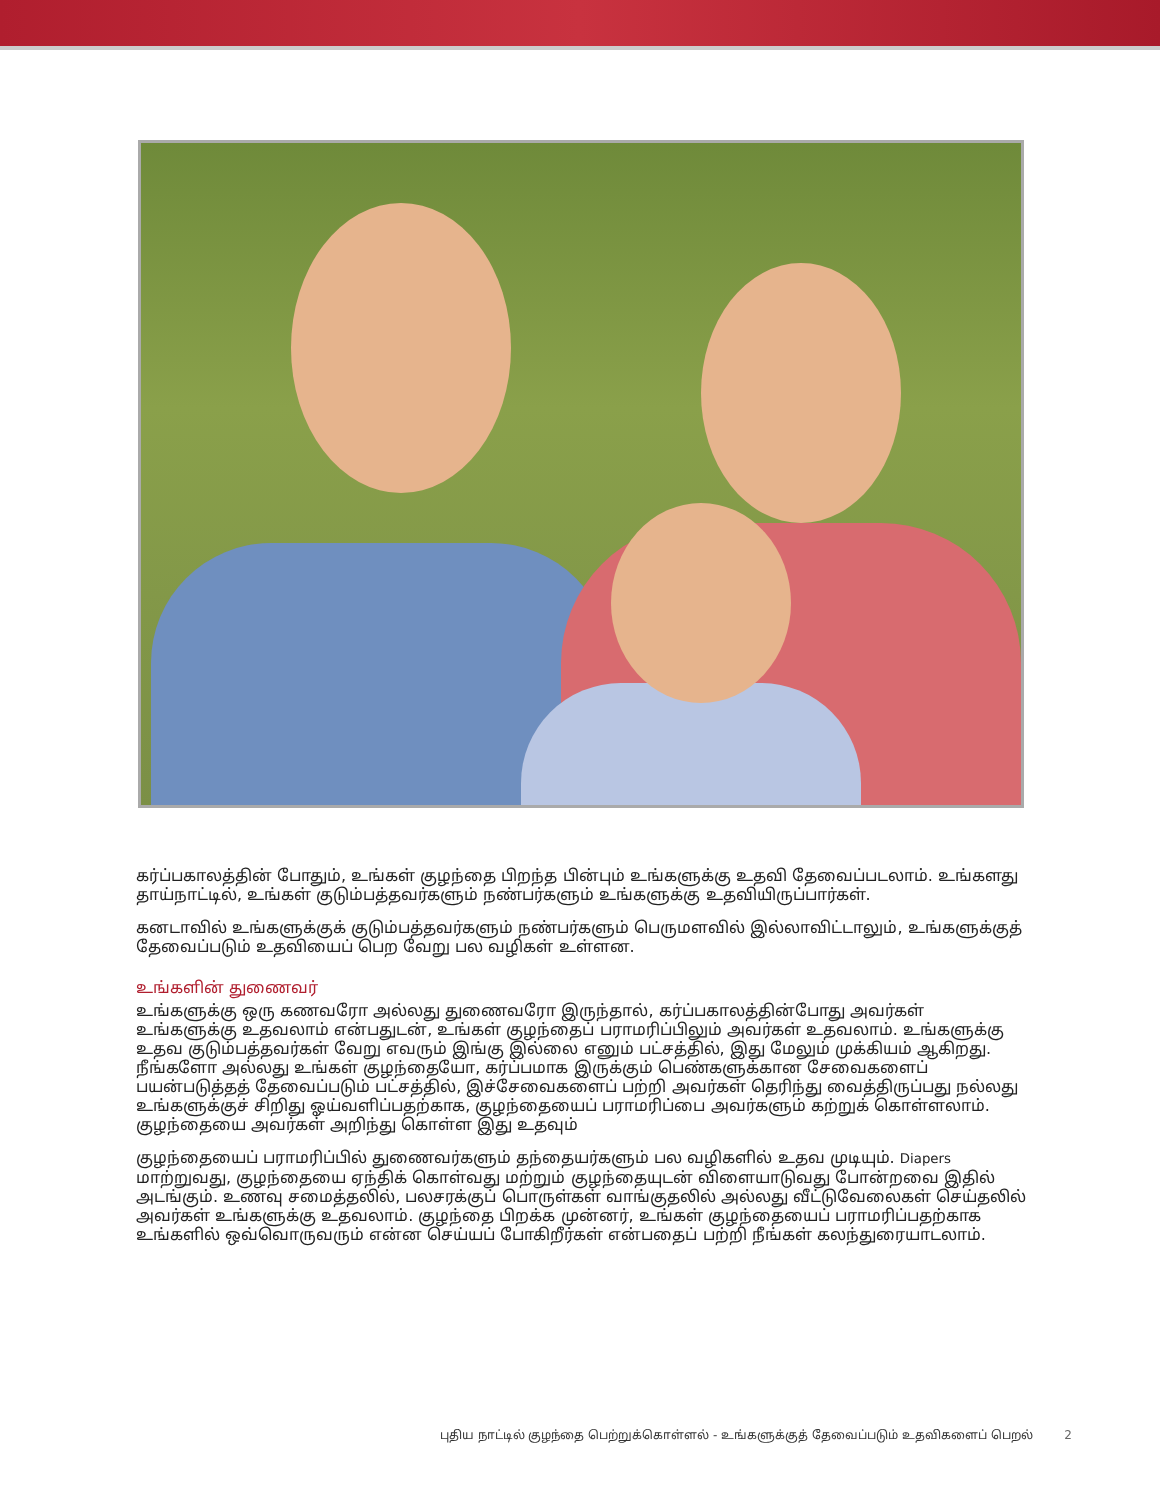கர்ப்பகாலத்தின் போதும், உங்கள் குழந்தை பிறந்த பின்பும் உங்களுக்கு உதவி தேவைப்படலாம். உங்களது தாய்நாட்டில், உங்கள் குடும்பத்தவர்களும் நண்பர்களும் உங்களுக்கு உதவியிருப்பார்கள்.
கனடாவில் உங்களுக்குக் குடும்பத்தவர்களும் நண்பர்களும் பெருமளவில் இல்லாவிட்டாலும், உங்களுக்குத் தேவைப்படும் உதவியைப் பெற வேறு பல வழிகள் உள்ளன.
உங்களின் துணைவர்
உங்களுக்கு ஒரு கணவரோ அல்லது துணைவரோ இருந்தால், கர்ப்பகாலத்தின்போது அவர்கள் உங்களுக்கு உதவலாம் என்பதுடன், உங்கள் குழந்தைப் பராமரிப்பிலும் அவர்கள் உதவலாம். உங்களுக்கு உதவ குடும்பத்தவர்கள் வேறு எவரும் இங்கு இல்லை எனும் பட்சத்தில், இது மேலும் முக்கியம் ஆகிறது. நீங்களோ அல்லது உங்கள் குழந்தையோ, கர்ப்பமாக இருக்கும் பெண்களுக்கான சேவைகளைப் பயன்படுத்தத் தேவைப்படும் பட்சத்தில், இச்சேவைகளைப் பற்றி அவர்கள் தெரிந்து வைத்திருப்பது நல்லது உங்களுக்குச் சிறிது ஓய்வளிப்பதற்காக, குழந்தையைப் பராமரிப்பை அவர்களும் கற்றுக் கொள்ளலாம். குழந்தையை அவர்கள் அறிந்து கொள்ள இது உதவும்
குழந்தையைப் பராமரிப்பில் துணைவர்களும் தந்தையர்களும் பல வழிகளில் உதவ முடியும். Diapers மாற்றுவது, குழந்தையை ஏந்திக் கொள்வது மற்றும் குழந்தையுடன் விளையாடுவது போன்றவை இதில் அடங்கும். உணவு சமைத்தலில், பலசரக்குப் பொருள்கள் வாங்குதலில் அல்லது வீட்டுவேலைகள் செய்தலில் அவர்கள் உங்களுக்கு உதவலாம். குழந்தை பிறக்க முன்னர், உங்கள் குழந்தையைப் பராமரிப்பதற்காக உங்களில் ஒவ்வொருவரும் என்ன செய்யப் போகிறீர்கள் என்பதைப் பற்றி நீங்கள் கலந்துரையாடலாம்.
புதிய நாட்டில் குழந்தை பெற்றுக்கொள்ளல் - உங்களுக்குத் தேவைப்படும் உதவிகளைப் பெறல் 2